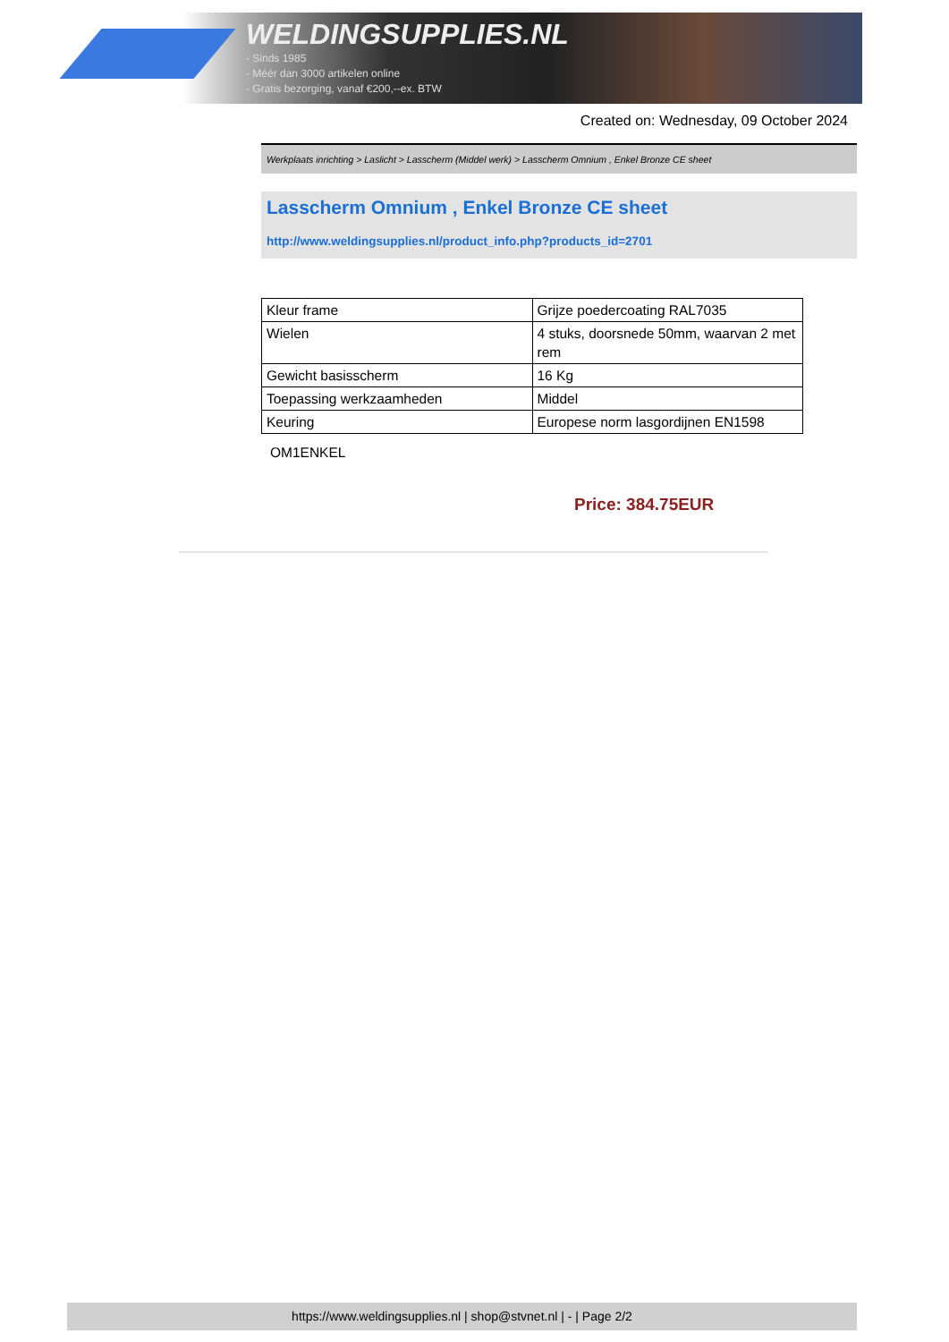WELDINGSUPPLIES.NL
- Sinds 1985
- Méér dan 3000 artikelen online
- Gratis bezorging, vanaf €200,--ex. BTW
Created on: Wednesday, 09 October 2024
Werkplaats inrichting > Laslicht > Lasscherm (Middel werk) > Lasscherm Omnium , Enkel Bronze CE sheet
Lasscherm Omnium , Enkel Bronze CE sheet
http://www.weldingsupplies.nl/product_info.php?products_id=2701
| Kleur frame | Grijze poedercoating RAL7035 |
| Wielen | 4 stuks, doorsnede 50mm, waarvan 2 met rem |
| Gewicht basisscherm | 16 Kg |
| Toepassing werkzaamheden | Middel |
| Keuring | Europese norm lasgordijnen EN1598 |
OM1ENKEL
Price: 384.75EUR
https://www.weldingsupplies.nl | shop@stvnet.nl | - | Page 2/2